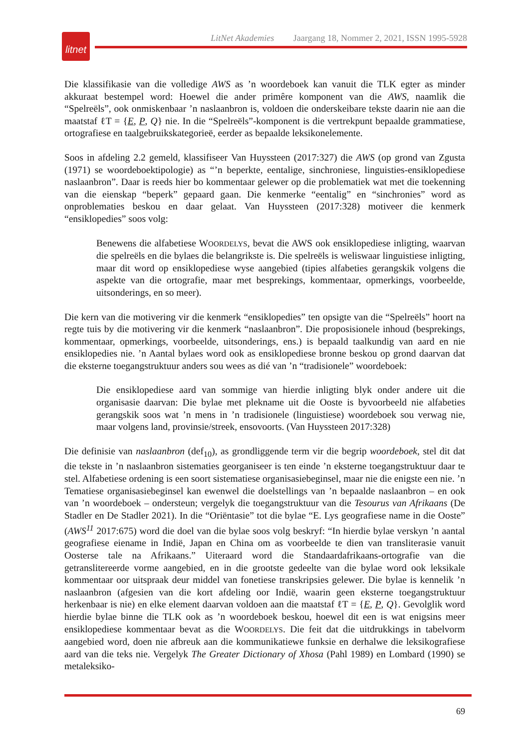litnet
LitNet Akademies Jaargang 18, Nommer 2, 2021, ISSN 1995-5928
Die klassifikasie van die volledige AWS as ’n woordeboek kan vanuit die TLK egter as minder akkuraat bestempel word: Hoewel die ander primêre komponent van die AWS, naamlik die “Spelreëls”, ook onmiskenbaar ’n naslaanbron is, voldoen die onderskeibare tekste daarin nie aan die maatstaf ℓT = {E, P, Q} nie. In die “Spelreëls”-komponent is die vertrekpunt bepaalde grammatiese, ortografiese en taalgebruikskategorieë, eerder as bepaalde leksikonelemente.
Soos in afdeling 2.2 gemeld, klassifiseer Van Huyssteen (2017:327) die AWS (op grond van Zgusta (1971) se woordeboektipologie) as “’n beperkte, eentalige, sinchroniese, linguisties-ensiklopediese naslaanbron”. Daar is reeds hier bo kommentaar gelewer op die problematiek wat met die toekenning van die eienskap “beperk” gepaard gaan. Die kenmerke “eentalig” en “sinchronies” word as onproblematies beskou en daar gelaat. Van Huyssteen (2017:328) motiveer die kenmerk “ensiklopedies” soos volg:
Benewens die alfabetiese WOORDELYS, bevat die AWS ook ensiklopediese inligting, waarvan die spelreëls en die bylaes die belangrikste is. Die spelreëls is weliswaar linguistiese inligting, maar dit word op ensiklopediese wyse aangebied (tipies alfabeties gerangskik volgens die aspekte van die ortografie, maar met besprekings, kommentaar, opmerkings, voorbeelde, uitsonderings, en so meer).
Die kern van die motivering vir die kenmerk “ensiklopedies” ten opsigte van die “Spelreëls” hoort na regte tuis by die motivering vir die kenmerk “naslaanbron”. Die proposisionele inhoud (besprekings, kommentaar, opmerkings, voorbeelde, uitsonderings, ens.) is bepaald taalkundig van aard en nie ensiklopedies nie. ’n Aantal bylaes word ook as ensiklopediese bronne beskou op grond daarvan dat die eksterne toegangstruktuur anders sou wees as dié van ’n “tradisionele” woordeboek:
Die ensiklopediese aard van sommige van hierdie inligting blyk onder andere uit die organisasie daarvan: Die bylae met plekname uit die Ooste is byvoorbeeld nie alfabeties gerangskik soos wat ’n mens in ’n tradisionele (linguistiese) woordeboek sou verwag nie, maar volgens land, provinsie/streek, ensovoorts. (Van Huyssteen 2017:328)
Die definisie van naslaanbron (def<sub>10</sub>), as grondliggende term vir die begrip woordeboek, stel dit dat die tekste in ’n naslaanbron sistematies georganiseer is ten einde ’n eksterne toegangstruktuur daar te stel. Alfabetiese ordening is een soort sistematiese organisasiebeginsel, maar nie die enigste een nie. ’n Tematiese organisasiebeginsel kan ewenwel die doelstellings van ’n bepaalde naslaanbron – en ook van ’n woordeboek – ondersteun; vergelyk die toegangstruktuur van die Tesourus van Afrikaans (De Stadler en De Stadler 2021). In die “Oriëntasie” tot die bylae “E. Lys geografiese name in die Ooste” (AWS<sup>11</sup> 2017:675) word die doel van die bylae soos volg beskryf: “In hierdie bylae verskyn ’n aantal geografiese eiename in Indië, Japan en China om as voorbeelde te dien van transliterasie vanuit Oosterse tale na Afrikaans.” Uiteraard word die Standaardafrikaans-ortografie van die getranslitereerde vorme aangebied, en in die grootste gedeelte van die bylae word ook leksikale kommentaar oor uitspraak deur middel van fonetiese transkripsies gelewer. Die bylae is kennelik ’n naslaanbron (afgesien van die kort afdeling oor Indië, waarin geen eksterne toegangstruktuur herkenbaar is nie) en elke element daarvan voldoen aan die maatstaf ℓT = {E, P, Q}. Gevolglik word hierdie bylae binne die TLK ook as ’n woordeboek beskou, hoewel dit een is wat enigsins meer ensiklopediese kommentaar bevat as die WOORDELYS. Die feit dat die uitdrukkings in tabelvorm aangebied word, doen nie afbreuk aan die kommunikatiewe funksie en derhalwe die leksikografiese aard van die teks nie. Vergelyk The Greater Dictionary of Xhosa (Pahl 1989) en Lombard (1990) se metaleksiko-
69